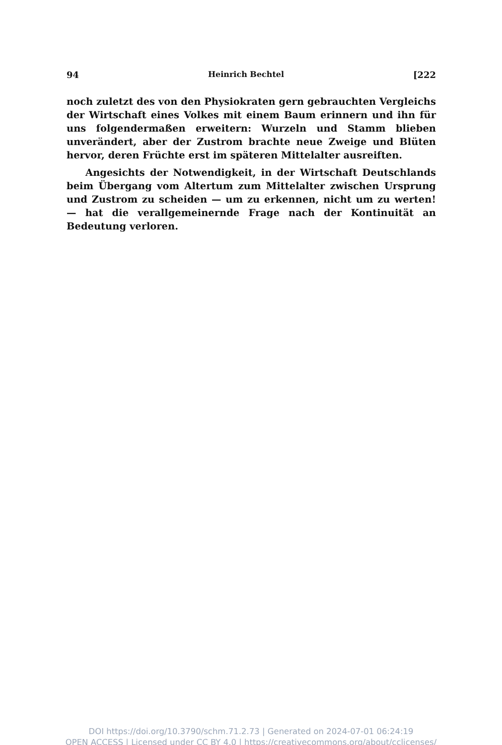94 Heinrich Bechtel [222
noch zuletzt des von den Physiokraten gern gebrauchten Vergleichs der Wirtschaft eines Volkes mit einem Baum erinnern und ihn für uns folgendermaßen erweitern: Wurzeln und Stamm blieben unverändert, aber der Zustrom brachte neue Zweige und Blüten hervor, deren Früchte erst im späteren Mittelalter ausreiften.
Angesichts der Notwendigkeit, in der Wirtschaft Deutschlands beim Übergang vom Altertum zum Mittelalter zwischen Ursprung und Zustrom zu scheiden — um zu erkennen, nicht um zu werten! — hat die verallgemeinernde Frage nach der Kontinuität an Bedeutung verloren.
DOI https://doi.org/10.3790/schm.71.2.73 | Generated on 2024-07-01 06:24:19
OPEN ACCESS | Licensed under CC BY 4.0 | https://creativecommons.org/about/cclicenses/